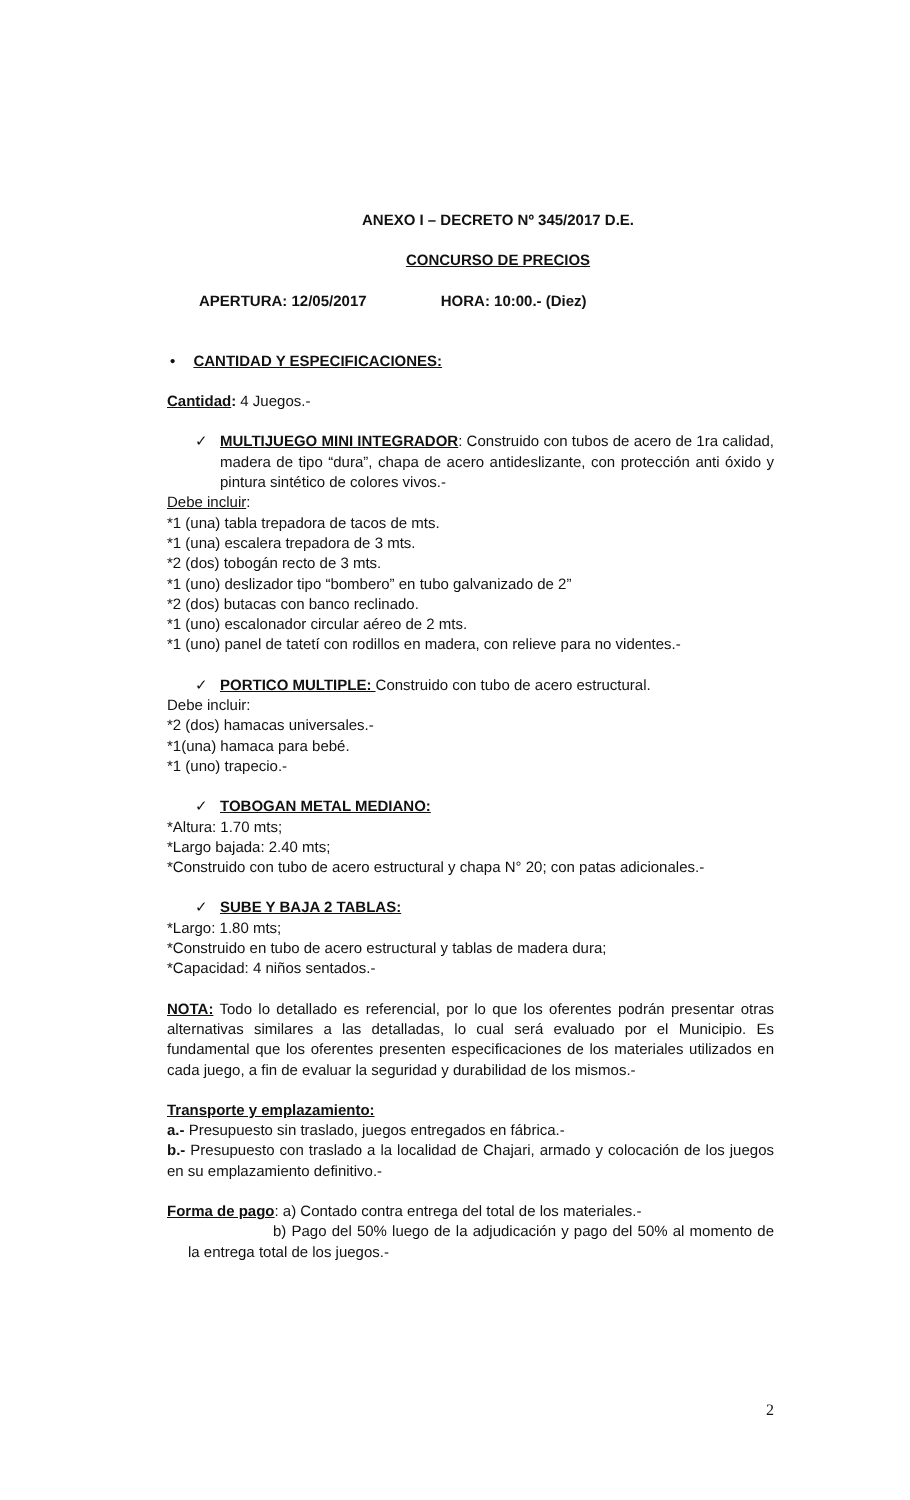ANEXO I – DECRETO Nº 345/2017 D.E.
CONCURSO DE PRECIOS
APERTURA: 12/05/2017 HORA: 10:00.- (Diez)
• CANTIDAD Y ESPECIFICACIONES:
Cantidad: 4 Juegos.-
✓ MULTIJUEGO MINI INTEGRADOR: Construido con tubos de acero de 1ra calidad, madera de tipo “dura”, chapa de acero antideslizante, con protección anti óxido y pintura sintético de colores vivos.-
Debe incluir:
*1 (una) tabla trepadora de tacos de mts.
*1 (una) escalera trepadora de 3 mts.
*2 (dos) tobogán recto de 3 mts.
*1 (uno) deslizador tipo “bombero” en tubo galvanizado de 2”
*2 (dos) butacas con banco reclinado.
*1 (uno) escalonador circular aéreo de 2 mts.
*1 (uno) panel de tatetí con rodillos en madera, con relieve para no videntes.-
✓ PORTICO MULTIPLE: Construido con tubo de acero estructural.
Debe incluir:
*2 (dos) hamacas universales.-
*1(una) hamaca para bebé.
*1 (uno) trapecio.-
✓ TOBOGAN METAL MEDIANO:
*Altura: 1.70 mts;
*Largo bajada: 2.40 mts;
*Construido con tubo de acero estructural y chapa N° 20; con patas adicionales.-
✓ SUBE Y BAJA 2 TABLAS:
*Largo: 1.80 mts;
*Construido en tubo de acero estructural y tablas de madera dura;
*Capacidad: 4 niños sentados.-
NOTA: Todo lo detallado es referencial, por lo que los oferentes podrán presentar otras alternativas similares a las detalladas, lo cual será evaluado por el Municipio. Es fundamental que los oferentes presenten especificaciones de los materiales utilizados en cada juego, a fin de evaluar la seguridad y durabilidad de los mismos.-
Transporte y emplazamiento:
a.- Presupuesto sin traslado, juegos entregados en fábrica.-
b.- Presupuesto con traslado a la localidad de Chajari, armado y colocación de los juegos en su emplazamiento definitivo.-
Forma de pago: a) Contado contra entrega del total de los materiales.-
b) Pago del 50% luego de la adjudicación y pago del 50% al momento de la entrega total de los juegos.-
2